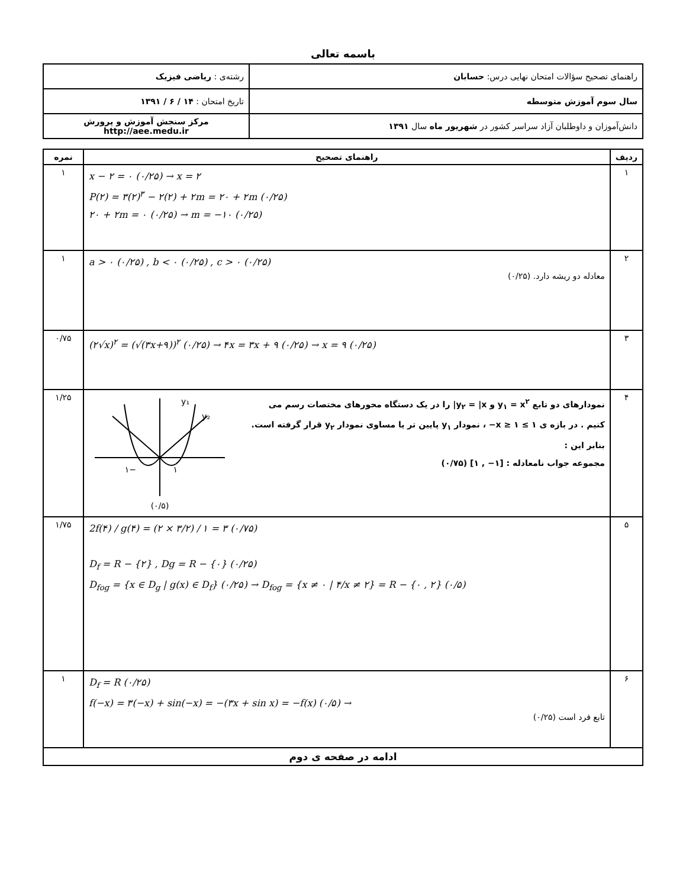باسمه تعالی
| راهنمای تصحیح سؤالات امتحان نهایی درس: حسابان | رشته‌ی : ریاضی فیزیک |
| سال سوم آموزش متوسطه | تاریخ امتحان : ۱۴ / ۶ / ۱۳۹۱ |
| دانش‌آموزان و داوطلبان آزاد سراسر کشور در شهریور ماه سال ۱۳۹۱ | مرکز سنجش آموزش و پرورش http://aee.medu.ir |
| ردیف | راهنمای تصحیح | نمره |
| --- | --- | --- |
| ۱ | x − ۲ = ۰ (۰/۲۵) → x = ۲ P(۲) = ۳(۲)<sup>۳</sup> − ۲(۲) + ۲m = ۲۰ + ۲m (۰/۲۵) ۲۰ + ۲m = ۰ (۰/۲۵) → m = −۱۰ (۰/۲۵) | ۱ |
| ۲ | a > ۰ (۰/۲۵) , b < ۰ (۰/۲۵) , c > ۰ (۰/۲۵) معادله دو ریشه دارد. (۰/۲۵) | ۱ |
| ۳ | (۲√x)<sup>۲</sup> = (√(۳x+۹))<sup>۲</sup> (۰/۲۵) → ۴x = ۳x + ۹ (۰/۲۵) → x = ۹ (۰/۲۵) | ۰/۷۵ |
| ۴ | نمودارهای دو تابع y<sub>۱</sub> = x<sup>۲</sup> و y<sub>۲</sub> = /x/ را در یک دستگاه محورهای مختصات رسم می کنیم . در بازه ی ۱ ≥ x ≥ ۱− ، نمودار y<sub>۱</sub> پایین تر یا مساوی نمودار y<sub>۲</sub> قرار گرفته است. بنابر این : مجموعه جواب نامعادله : [۱− , ۱] (۰/۷۵) y₁ y₂ −۱ ۱ (۰/۵) | ۱/۲۵ |
| ۵ | 2f(۴) / g(۴) = (۲ × ۳/۲) / ۱ = ۳ (۰/۷۵) D<sub>f</sub> = R − {۲} , Dg = R − {۰} (۰/۲۵) D<sub>fog</sub> = {x ∈ D<sub>g</sub> / g(x) ∈ D<sub>f</sub>} (۰/۲۵) → D<sub>fog</sub> = {x ≠ ۰ / ۴/x ≠ ۲} = R − {۰ , ۲} (۰/۵) | ۱/۷۵ |
| ۶ | D<sub>f</sub> = R (۰/۲۵) f(−x) = ۳(−x) + sin(−x) = −(۳x + sin x) = −f(x) (۰/۵) → تابع فرد است (۰/۲۵) | ۱ |
| ادامه در صفحه ی دوم | | |